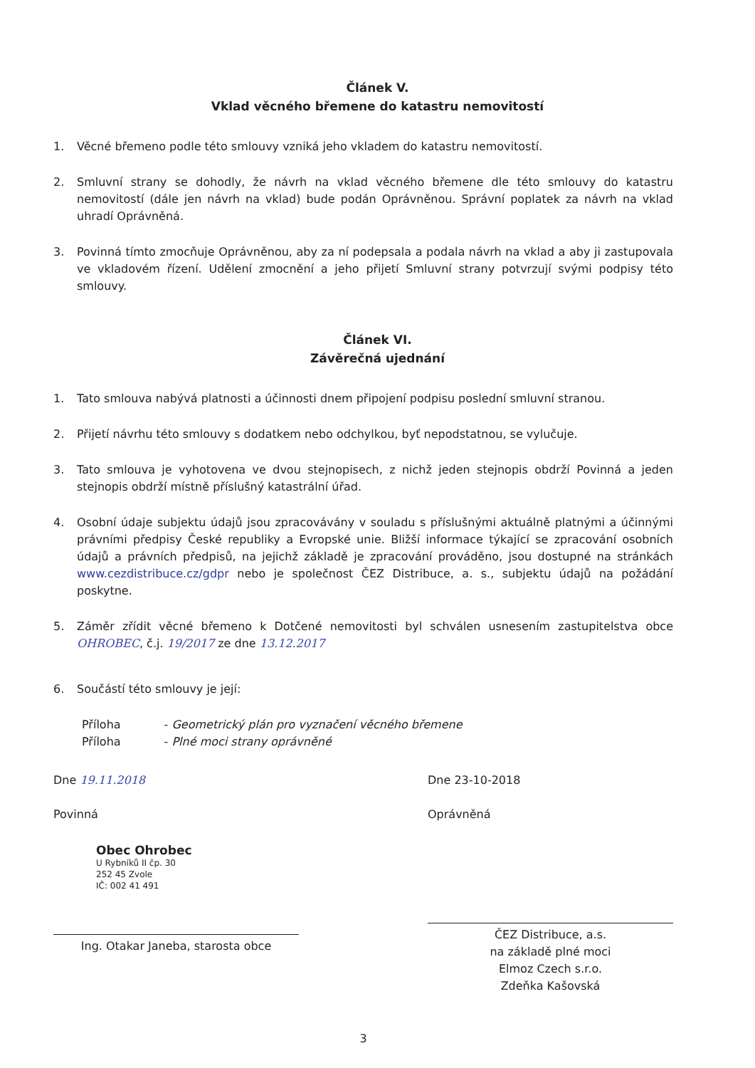Článek V.
Vklad věcného břemene do katastru nemovitostí
1. Věcné břemeno podle této smlouvy vzniká jeho vkladem do katastru nemovitostí.
2. Smluvní strany se dohodly, že návrh na vklad věcného břemene dle této smlouvy do katastru nemovitostí (dále jen návrh na vklad) bude podán Oprávněnou. Správní poplatek za návrh na vklad uhradí Oprávněná.
3. Povinná tímto zmocňuje Oprávněnou, aby za ní podepsala a podala návrh na vklad a aby ji zastupovala ve vkladovém řízení. Udělení zmocnění a jeho přijetí Smluvní strany potvrzují svými podpisy této smlouvy.
Článek VI.
Závěrečná ujednání
1. Tato smlouva nabývá platnosti a účinnosti dnem připojení podpisu poslední smluvní stranou.
2. Přijetí návrhu této smlouvy s dodatkem nebo odchylkou, byť nepodstatnou, se vylučuje.
3. Tato smlouva je vyhotovena ve dvou stejnopisech, z nichž jeden stejnopis obdrží Povinná a jeden stejnopis obdrží místně příslušný katastrální úřad.
4. Osobní údaje subjektu údajů jsou zpracovávány v souladu s příslušnými aktuálně platnými a účinnými právními předpisy České republiky a Evropské unie. Bližší informace týkající se zpracování osobních údajů a právních předpisů, na jejichž základě je zpracování prováděno, jsou dostupné na stránkách www.cezdistribuce.cz/gdpr nebo je společnost ČEZ Distribuce, a. s., subjektu údajů na požádání poskytne.
5. Záměr zřídit věcné břemeno k Dotčené nemovitosti byl schválen usnesením zastupitelstva obce OHROBEC, č.j. 19/2017 ze dne 13.12.2017
6. Součástí této smlouvy je její:
Příloha - Geometrický plán pro vyznačení věcného břemene
Příloha - Plné moci strany oprávněné
Dne 19.11.2018
Povinná
Obec Ohrobec
U Rybníků II čp. 30
252 45 Zvole
IČ: 002 41 491
Ing. Otakar Janeba, starosta obce
Dne 23-10-2018
Oprávněná
ČEZ Distribuce, a.s.
na základě plné moci
Elmoz Czech s.r.o.
Zdeňka Kašovská
3